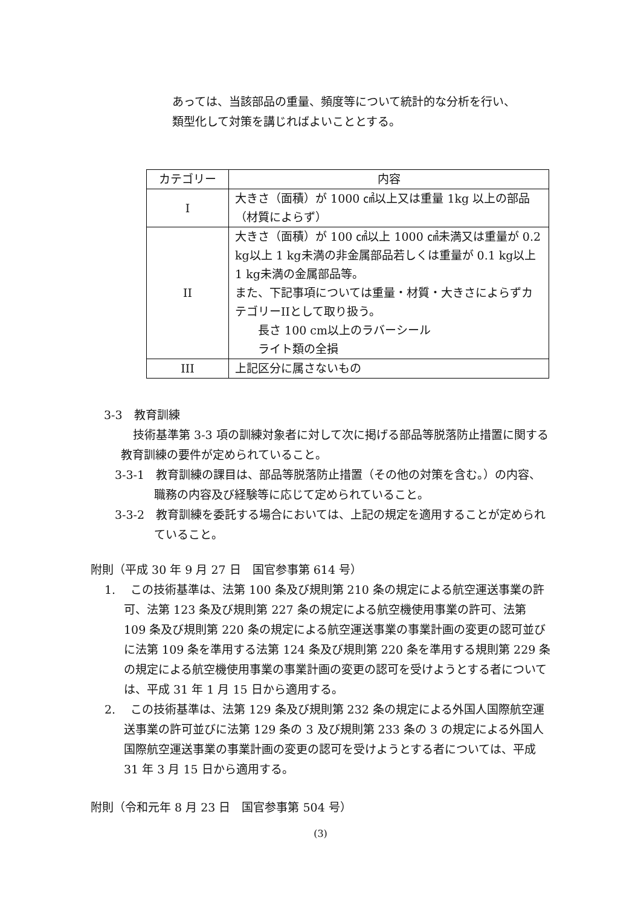あっては、当該部品の重量、頻度等について統計的な分析を行い、
類型化して対策を講じればよいこととする。
| カテゴリー | 内容 |
| I | 大きさ（面積）が 1000 ㎠以上又は重量 1kg 以上の部品（材質によらず） |
| II | 大きさ（面積）が 100 ㎠以上 1000 ㎠未満又は重量が 0.2 kg以上 1 kg未満の非金属部品若しくは重量が 0.1 kg以上 1 kg未満の金属部品等。 また、下記事項については重量・材質・大きさによらずカテゴリーIIとして取り扱う。 長さ 100 cm以上のラバーシール ライト類の全損 |
| III | 上記区分に属さないもの |
3-3　教育訓練
技術基準第 3-3 項の訓練対象者に対して次に掲げる部品等脱落防止措置に関する教育訓練の要件が定められていること。
3-3-1　教育訓練の課目は、部品等脱落防止措置（その他の対策を含む。）の内容、職務の内容及び経験等に応じて定められていること。
3-3-2　教育訓練を委託する場合においては、上記の規定を適用することが定められていること。
附則（平成 30 年 9 月 27 日　国官参事第 614 号）
1.　 この技術基準は、法第 100 条及び規則第 210 条の規定による航空運送事業の許可、法第 123 条及び規則第 227 条の規定による航空機使用事業の許可、法第 109 条及び規則第 220 条の規定による航空運送事業の事業計画の変更の認可並びに法第 109 条を準用する法第 124 条及び規則第 220 条を準用する規則第 229 条の規定による航空機使用事業の事業計画の変更の認可を受けようとする者については、平成 31 年 1 月 15 日から適用する。
2.　 この技術基準は、法第 129 条及び規則第 232 条の規定による外国人国際航空運送事業の許可並びに法第 129 条の 3 及び規則第 233 条の 3 の規定による外国人国際航空運送事業の事業計画の変更の認可を受けようとする者については、平成 31 年 3 月 15 日から適用する。
附則（令和元年 8 月 23 日　国官参事第 504 号）
(3)